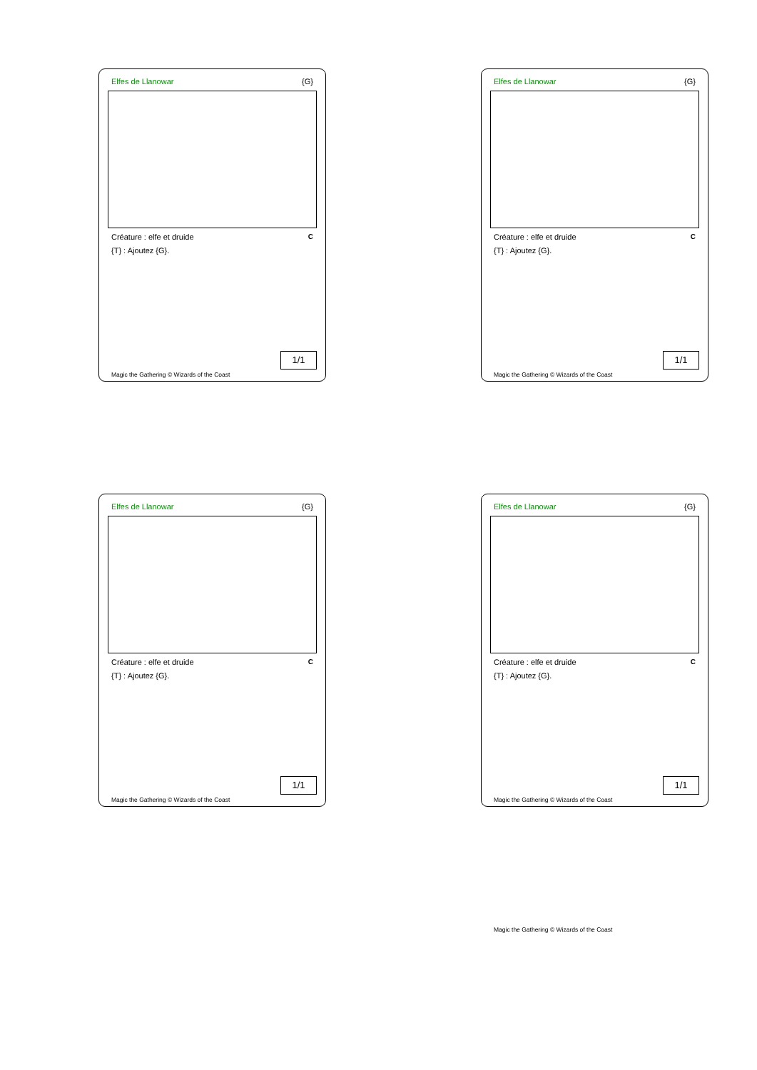Elfes de Llanowar {G}
Créature : elfe et druide C
{T} : Ajoutez {G}.
1/1
Magic the Gathering © Wizards of the Coast
Elfes de Llanowar {G}
Créature : elfe et druide C
{T} : Ajoutez {G}.
1/1
Magic the Gathering © Wizards of the Coast
Elfes de Llanowar {G}
Créature : elfe et druide C
{T} : Ajoutez {G}.
1/1
Magic the Gathering © Wizards of the Coast
Elfes de Llanowar {G}
Créature : elfe et druide C
{T} : Ajoutez {G}.
1/1
Magic the Gathering © Wizards of the Coast
Magic the Gathering © Wizards of the Coast